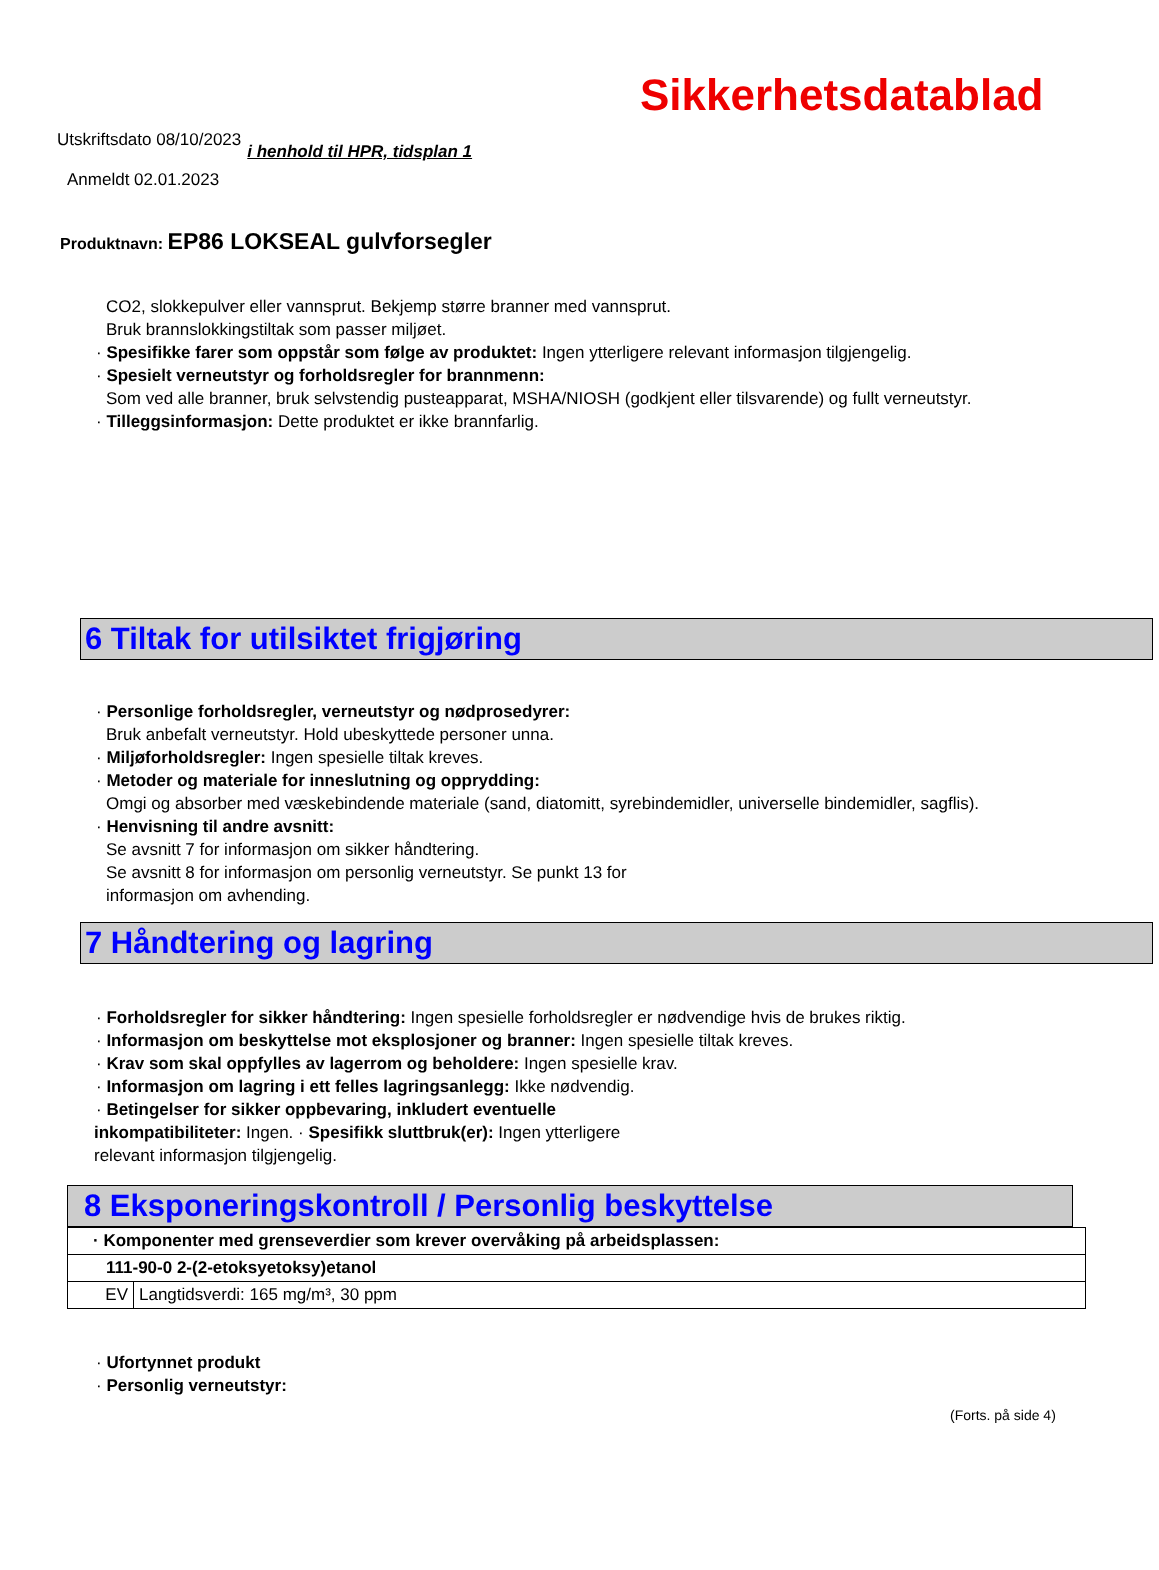Sikkerhetsdatablad
Utskriftsdato 08/10/2023
i henhold til HPR, tidsplan 1
Anmeldt 02.01.2023
Produktnavn: EP86 LOKSEAL gulvforsegler
CO2, slokkepulver eller vannsprut. Bekjemp større branner med vannsprut.
Bruk brannslokkingstiltak som passer miljøet.
· Spesifikke farer som oppstår som følge av produktet: Ingen ytterligere relevant informasjon tilgjengelig.
· Spesielt verneutstyr og forholdsregler for brannmenn:
Som ved alle branner, bruk selvstendig pusteapparat, MSHA/NIOSH (godkjent eller tilsvarende) og fullt verneutstyr.
· Tilleggsinformasjon: Dette produktet er ikke brannfarlig.
6 Tiltak for utilsiktet frigjøring
· Personlige forholdsregler, verneutstyr og nødprosedyrer:
Bruk anbefalt verneutstyr. Hold ubeskyttede personer unna.
· Miljøforholdsregler: Ingen spesielle tiltak kreves.
· Metoder og materiale for inneslutning og opprydding:
Omgi og absorber med væskebindende materiale (sand, diatomitt, syrebindemidler, universelle bindemidler, sagflis).
· Henvisning til andre avsnitt:
Se avsnitt 7 for informasjon om sikker håndtering.
Se avsnitt 8 for informasjon om personlig verneutstyr. Se punkt 13 for
informasjon om avhending.
7 Håndtering og lagring
· Forholdsregler for sikker håndtering: Ingen spesielle forholdsregler er nødvendige hvis de brukes riktig.
· Informasjon om beskyttelse mot eksplosjoner og branner: Ingen spesielle tiltak kreves.
· Krav som skal oppfylles av lagerrom og beholdere: Ingen spesielle krav.
· Informasjon om lagring i ett felles lagringsanlegg: Ikke nødvendig.
· Betingelser for sikker oppbevaring, inkludert eventuelle
inkompatibiliteter: Ingen. · Spesifikk sluttbruk(er): Ingen ytterligere
relevant informasjon tilgjengelig.
8 Eksponeringskontroll / Personlig beskyttelse
| · Komponenter med grenseverdier som krever overvåking på arbeidsplassen: | |
| 111-90-0 2-(2-etoksyetoksy)etanol | |
| EV | Langtidsverdi: 165 mg/m³, 30 ppm |
· Ufortynnet produkt
· Personlig verneutstyr:
(Forts. på side 4)